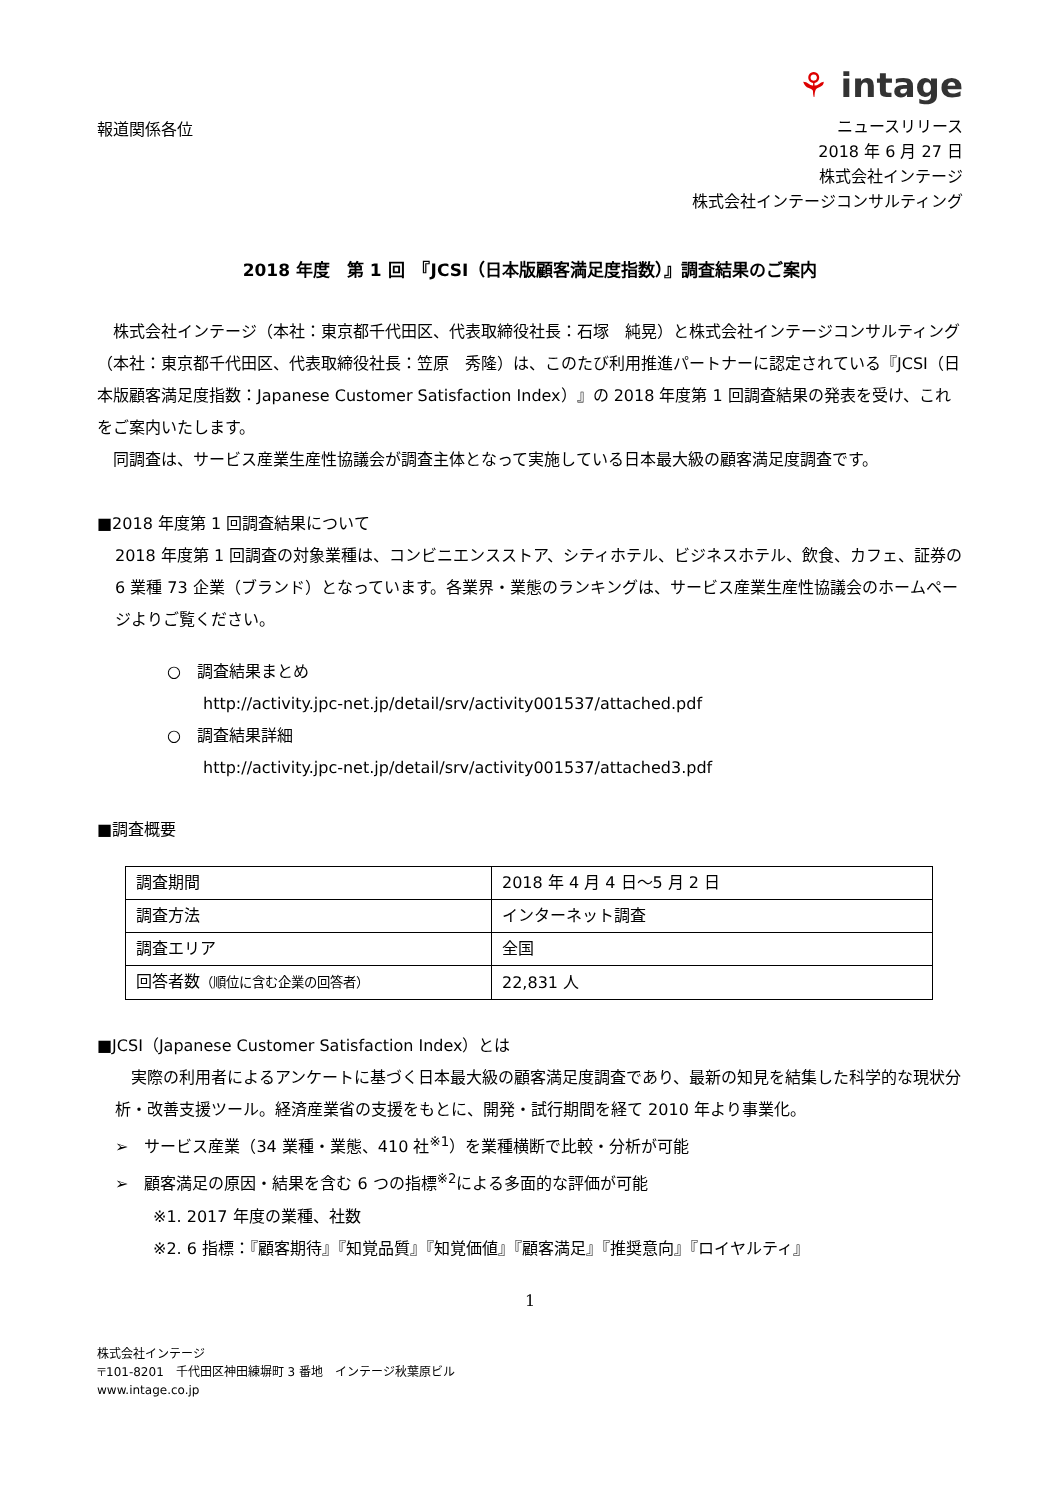⚘ intage
報道関係各位
ニュースリリース
2018 年 6 月 27 日
株式会社インテージ
株式会社インテージコンサルティング
2018 年度　第 1 回　『JCSI（日本版顧客満足度指数）』調査結果のご案内
　株式会社インテージ（本社：東京都千代田区、代表取締役社長：石塚　純晃）と株式会社インテージコンサルティング（本社：東京都千代田区、代表取締役社長：笠原　秀隆）は、このたび利用推進パートナーに認定されている『JCSI（日本版顧客満足度指数：Japanese Customer Satisfaction Index）』の 2018 年度第 1 回調査結果の発表を受け、これをご案内いたします。
　同調査は、サービス産業生産性協議会が調査主体となって実施している日本最大級の顧客満足度調査です。
■2018 年度第 1 回調査結果について
2018 年度第 1 回調査の対象業種は、コンビニエンスストア、シティホテル、ビジネスホテル、飲食、カフェ、証券の 6 業種 73 企業（ブランド）となっています。各業界・業態のランキングは、サービス産業生産性協議会のホームページよりご覧ください。
○　調査結果まとめ
http://activity.jpc-net.jp/detail/srv/activity001537/attached.pdf
○　調査結果詳細
http://activity.jpc-net.jp/detail/srv/activity001537/attached3.pdf
■調査概要
| 調査期間 | 2018 年 4 月 4 日～5 月 2 日 |
| 調査方法 | インターネット調査 |
| 調査エリア | 全国 |
| 回答者数 （順位に含む企業の回答者） | 22,831 人 |
■JCSI（Japanese Customer Satisfaction Index）とは
　実際の利用者によるアンケートに基づく日本最大級の顧客満足度調査であり、最新の知見を結集した科学的な現状分析・改善支援ツール。経済産業省の支援をもとに、開発・試行期間を経て 2010 年より事業化。
➢　サービス産業（34 業種・業態、410 社<sup>※1</sup>）を業種横断で比較・分析が可能
➢　顧客満足の原因・結果を含む 6 つの指標<sup>※2</sup>による多面的な評価が可能
※1. 2017 年度の業種、社数
※2. 6 指標：『顧客期待』『知覚品質』『知覚価値』『顧客満足』『推奨意向』『ロイヤルティ』
1
株式会社インテージ
〒101-8201　千代田区神田練塀町 3 番地　インテージ秋葉原ビル
www.intage.co.jp